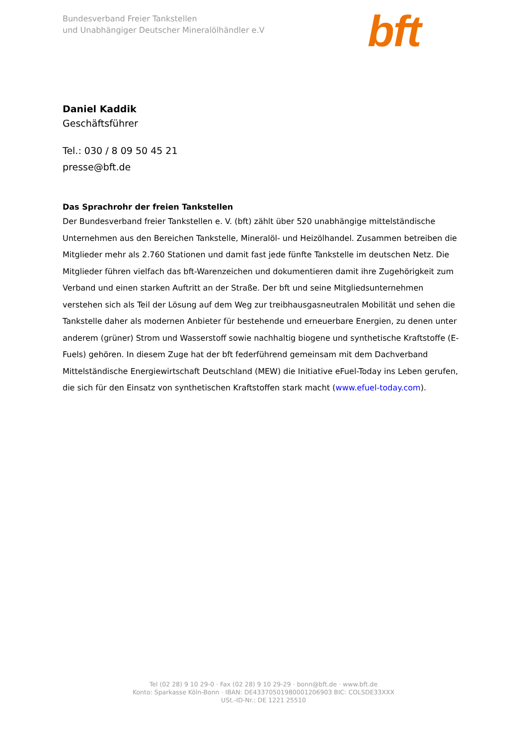Bundesverband Freier Tankstellen
und Unabhängiger Deutscher Mineralölhändler e.V
bft
Daniel Kaddik
Geschäftsführer
Tel.: 030 / 8 09 50 45 21
presse@bft.de
Das Sprachrohr der freien Tankstellen
Der Bundesverband freier Tankstellen e. V. (bft) zählt über 520 unabhängige mittelständische Unternehmen aus den Bereichen Tankstelle, Mineralöl- und Heizölhandel. Zusammen betreiben die Mitglieder mehr als 2.760 Stationen und damit fast jede fünfte Tankstelle im deutschen Netz. Die Mitglieder führen vielfach das bft-Warenzeichen und dokumentieren damit ihre Zugehörigkeit zum Verband und einen starken Auftritt an der Straße. Der bft und seine Mitgliedsunternehmen verstehen sich als Teil der Lösung auf dem Weg zur treibhausgasneutralen Mobilität und sehen die Tankstelle daher als modernen Anbieter für bestehende und erneuerbare Energien, zu denen unter anderem (grüner) Strom und Wasserstoff sowie nachhaltig biogene und synthetische Kraftstoffe (E-Fuels) gehören. In diesem Zuge hat der bft federführend gemeinsam mit dem Dachverband Mittelständische Energiewirtschaft Deutschland (MEW) die Initiative eFuel-Today ins Leben gerufen, die sich für den Einsatz von synthetischen Kraftstoffen stark macht (www.efuel-today.com).
Tel (02 28) 9 10 29-0 · Fax (02 28) 9 10 29-29 · bonn@bft.de · www.bft.de
Konto: Sparkasse Köln-Bonn · IBAN: DE43370501980001206903 BIC: COLSDE33XXX
USt.-ID-Nr.: DE 1221 25510